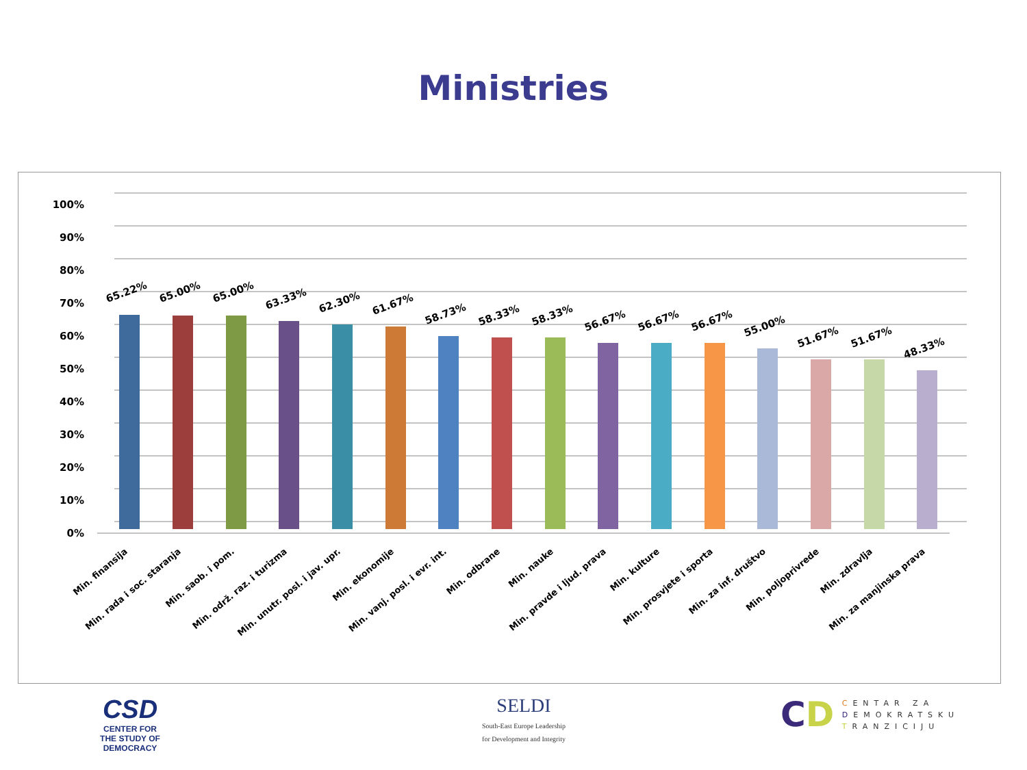Ministries
100%
90%
80%
70%
60%
50%
40%
30%
20%
10%
0%
65.22%
65.00%
65.00%
63.33%
62.30%
61.67%
58.73%
58.33%
58.33%
56.67%
56.67%
56.67%
55.00%
51.67%
51.67%
48.33%
Min. finansija
Min. rada i soc. staranja
Min. saob. i pom.
Min. održ. raz. i turizma
Min. unutr. posl. i jav. upr.
Min. ekonomije
Min. vanj. posl. i evr. int.
Min. odbrane
Min. nauke
Min. pravde i ljud. prava
Min. kulture
Min. prosvjete i sporta
Min. za inf. društvo
Min. poljoprivrede
Min. zdravlja
Min. za manjinska prava
CSD
CENTER FOR
THE STUDY OF
DEMOCRACY
SELDI
South-East Europe Leadership
for Development and Integrity
CD
CENTAR ZA
DEMOKRATSKU
TRANZICIJU